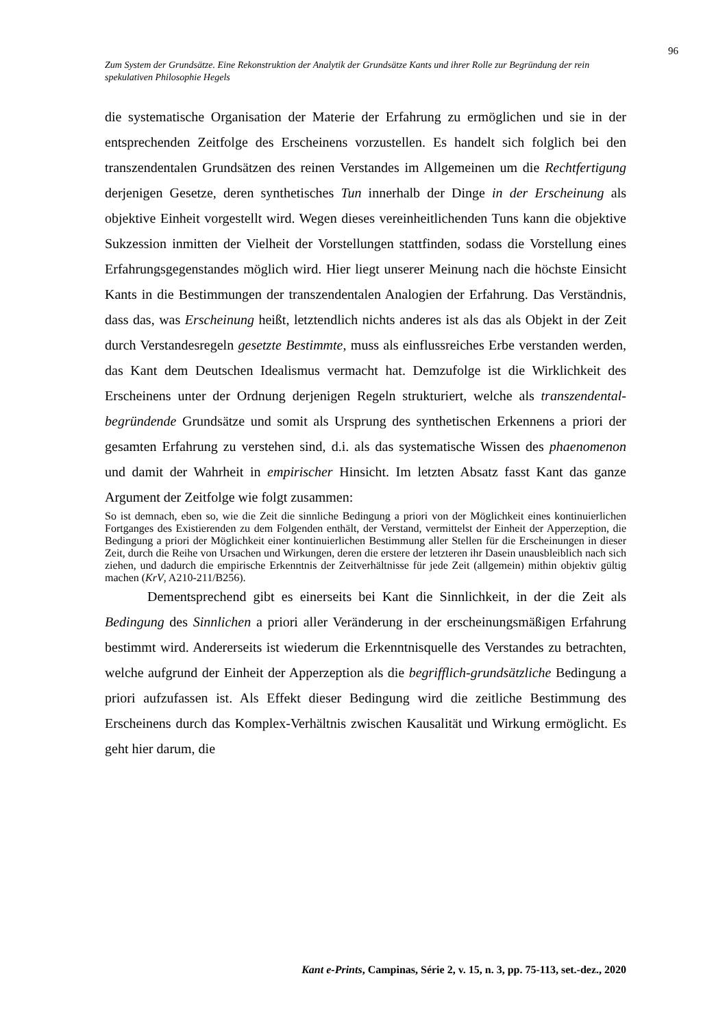96
Zum System der Grundsätze. Eine Rekonstruktion der Analytik der Grundsätze Kants und ihrer Rolle zur Begründung der rein spekulativen Philosophie Hegels
die systematische Organisation der Materie der Erfahrung zu ermöglichen und sie in der entsprechenden Zeitfolge des Erscheinens vorzustellen. Es handelt sich folglich bei den transzendentalen Grundsätzen des reinen Verstandes im Allgemeinen um die Rechtfertigung derjenigen Gesetze, deren synthetisches Tun innerhalb der Dinge in der Erscheinung als objektive Einheit vorgestellt wird. Wegen dieses vereinheitlichenden Tuns kann die objektive Sukzession inmitten der Vielheit der Vorstellungen stattfinden, sodass die Vorstellung eines Erfahrungsgegenstandes möglich wird. Hier liegt unserer Meinung nach die höchste Einsicht Kants in die Bestimmungen der transzendentalen Analogien der Erfahrung. Das Verständnis, dass das, was Erscheinung heißt, letztendlich nichts anderes ist als das als Objekt in der Zeit durch Verstandesregeln gesetzte Bestimmte, muss als einflussreiches Erbe verstanden werden, das Kant dem Deutschen Idealismus vermacht hat. Demzufolge ist die Wirklichkeit des Erscheinens unter der Ordnung derjenigen Regeln strukturiert, welche als transzendental-begründende Grundsätze und somit als Ursprung des synthetischen Erkennens a priori der gesamten Erfahrung zu verstehen sind, d.i. als das systematische Wissen des phaenomenon und damit der Wahrheit in empirischer Hinsicht. Im letzten Absatz fasst Kant das ganze Argument der Zeitfolge wie folgt zusammen:
So ist demnach, eben so, wie die Zeit die sinnliche Bedingung a priori von der Möglichkeit eines kontinuierlichen Fortganges des Existierenden zu dem Folgenden enthält, der Verstand, vermittelst der Einheit der Apperzeption, die Bedingung a priori der Möglichkeit einer kontinuierlichen Bestimmung aller Stellen für die Erscheinungen in dieser Zeit, durch die Reihe von Ursachen und Wirkungen, deren die erstere der letzteren ihr Dasein unausbleiblich nach sich ziehen, und dadurch die empirische Erkenntnis der Zeitverhältnisse für jede Zeit (allgemein) mithin objektiv gültig machen (KrV, A210-211/B256).
Dementsprechend gibt es einerseits bei Kant die Sinnlichkeit, in der die Zeit als Bedingung des Sinnlichen a priori aller Veränderung in der erscheinungsmäßigen Erfahrung bestimmt wird. Andererseits ist wiederum die Erkenntnisquelle des Verstandes zu betrachten, welche aufgrund der Einheit der Apperzeption als die begrifflich-grundsätzliche Bedingung a priori aufzufassen ist. Als Effekt dieser Bedingung wird die zeitliche Bestimmung des Erscheinens durch das Komplex-Verhältnis zwischen Kausalität und Wirkung ermöglicht. Es geht hier darum, die
Kant e-Prints, Campinas, Série 2, v. 15, n. 3, pp. 75-113, set.-dez., 2020